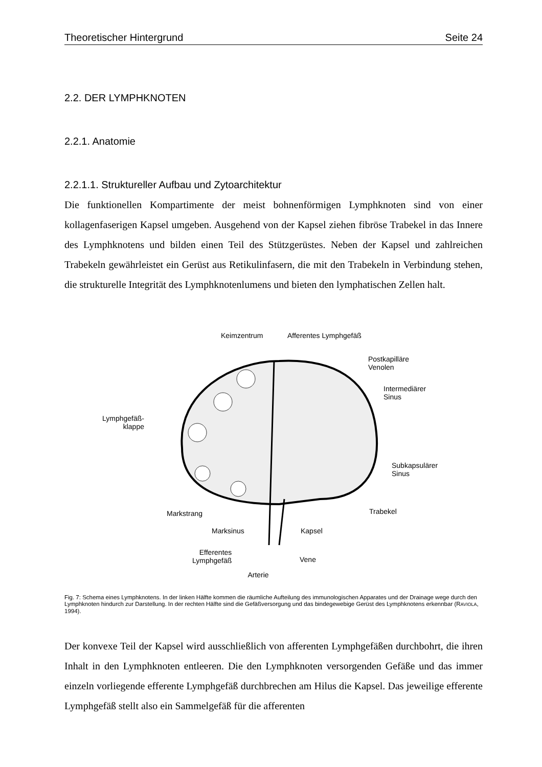Theoretischer Hintergrund Seite 24
2.2. DER LYMPHKNOTEN
2.2.1. Anatomie
2.2.1.1. Struktureller Aufbau und Zytoarchitektur
Die funktionellen Kompartimente der meist bohnenförmigen Lymphknoten sind von einer kollagenfaserigen Kapsel umgeben. Ausgehend von der Kapsel ziehen fibröse Trabekel in das Innere des Lymphknotens und bilden einen Teil des Stützgerüstes. Neben der Kapsel und zahlreichen Trabekeln gewährleistet ein Gerüst aus Retikulinfasern, die mit den Trabekeln in Verbindung stehen, die strukturelle Integrität des Lymphknotenlumens und bieten den lymphatischen Zellen halt.
Keimzentrum Afferentes Lymphgefäß
Postkapilläre
Venolen
Intermediärer
Sinus
Lymphgefäß-
klappe
Subkapsulärer
Sinus
Markstrang Trabekel
Marksinus Kapsel
Efferentes
Lymphgefäß Vene
Arterie
Fig. 7: Schema eines Lymphknotens. In der linken Hälfte kommen die räumliche Aufteilung des immunologischen Apparates und der Drainage wege durch den Lymphknoten hindurch zur Darstellung. In der rechten Hälfte sind die Gefäßversorgung und das bindegewebige Gerüst des Lymphknotens erkennbar (RAVIOLA, 1994).
Der konvexe Teil der Kapsel wird ausschließlich von afferenten Lymphgefäßen durchbohrt, die ihren Inhalt in den Lymphknoten entleeren. Die den Lymphknoten versorgenden Gefäße und das immer einzeln vorliegende efferente Lymphgefäß durchbrechen am Hilus die Kapsel. Das jeweilige efferente Lymphgefäß stellt also ein Sammelgefäß für die afferenten